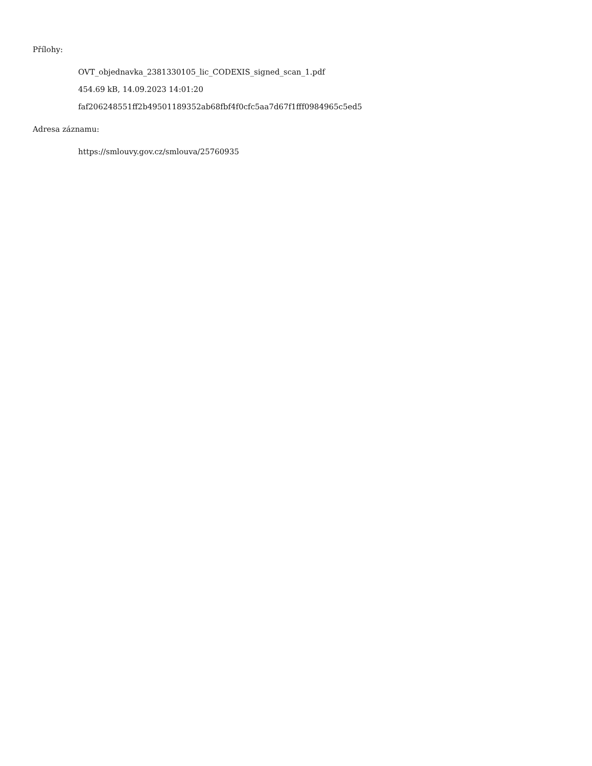Přílohy:
OVT_objednavka_2381330105_lic_CODEXIS_signed_scan_1.pdf
454.69 kB, 14.09.2023 14:01:20
faf206248551ff2b49501189352ab68fbf4f0cfc5aa7d67f1fff0984965c5ed5
Adresa záznamu:
https://smlouvy.gov.cz/smlouva/25760935